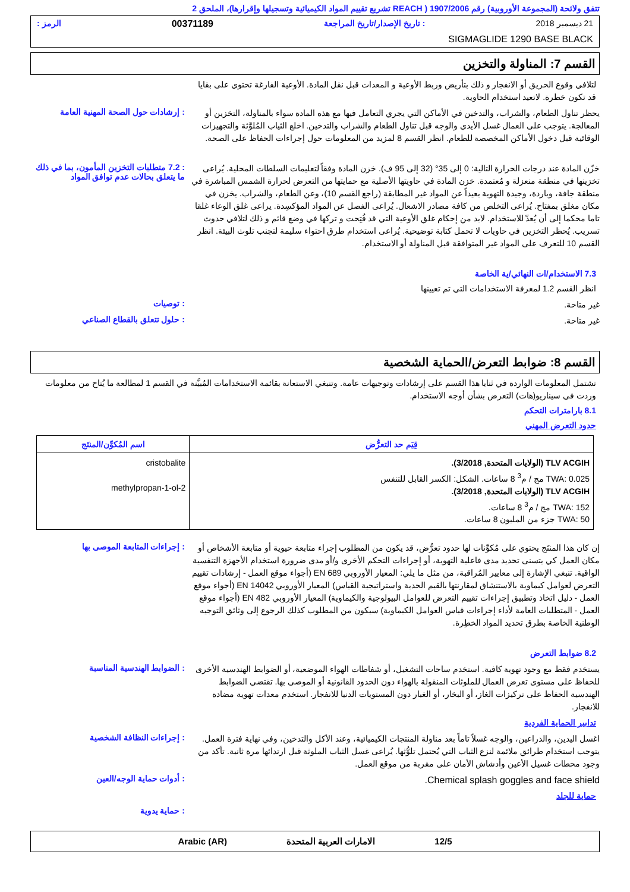تتفق ولائحة (المجموعة الأوروبية) رقم 1907/2006 ( REACH تشريع تقييم المواد الكيميائية وتسجيلها وإقرارها)، الملحق 2
21 ديسمبر 2018: تاريخ الإصدار/تاريخ المراجعة 00371189 الرمز :
SIGMAGLIDE 1290 BASE BLACK
القسم 7: المناولة والتخزين
لتلافي وقوع الحريق أو الانفجار و ذلك بتأريض وربط الأوعية و المعدات قبل نقل المادة. الأوعية الفارغة تحتوي على بقايا قد تكون خطرة. لاتعيد استخدام الحاوية.
يحظر تناول الطعام، والشراب، والتدخين في الأماكن التي يجري التعامل فيها مع هذه المادة سواء بالمناولة، التخزين أو المعالجة. يتوجب على العمال غسل الأيدي والوجه قبل تناول الطعام والشراب والتدخين. اخلع الثياب المُلوَّثة والتجهيزات الوقائية قبل دخول الأماكن المخصصة للطعام. انظر القسم 8 لمزيد من المعلومات حول إجراءات الحفاظ على الصحة.
: إرشادات حول الصحة المهنية العامة
خزّن المادة عند درجات الحرارة التالية: 0 إلى 35° (32 إلى 95 ف). خزن المادة وفقاً لتعليمات السلطات المحلية. يُراعى تخزينها في منطقة منعزلة و مُعتمدة. خزن المادة في حاويتها الأصلية مع حمايتها من التعرض لحرارة الشمس المباشرة في منطقة جافة، وباردة، وجيدة التهوية بعيداً عن المواد غير المطابقة (راجع القسم 10)، وعن الطعام، والشراب. يخزن في مكان مغلق بمفتاح. يُراعى التخلص من كافة مصادر الاشعال. يُراعى الفصل عن المواد المؤكسِدة. يراعى غلق الوعاء غلقا تاما محكما إلى أن يُعدّ للاستخدام. لابد من إحكام غلق الأوعية التي قد فُتِحت و تركها في وضع قائم و ذلك لتلافي حدوث تسريب. يُحظر التخزين في حاويات لا تحمل كتابة توضيحية. يُراعى استخدام طرق احتواء سليمة لتجنب تلوث البيئة. انظر القسم 10 للتعرف على المواد غير المتوافقة قبل المناولة أو الاستخدام.
: 7.2 متطلبات التخزين المأمون، بما في ذلك ما يتعلق بحالات عدم توافق المواد
7.3 الاستخدام/ات النهائي/ية الخاصة
انظر القسم 1.2 لمعرفة الاستخدامات التي تم تعيينها
غير متاحة.
: توصيات
غير متاحة.
: حلول تتعلق بالقطاع الصناعي
القسم 8: ضوابط التعرض/الحماية الشخصية
تشتمل المعلومات الواردة في ثنايا هذا القسم على إرشادات وتوجيهات عامة. وتنبغي الاستعانة بقائمة الاستخدامات المُبيَّنة في القسم 1 لمطالعة ما يُتاح من معلومات وردت في سيناريو(هات) التعرض بشأن أوجه الاستخدام.
8.1 بارامترات التحكم
حدود التعرض المهني
| قِيَم حد التعرُّض | اسم المُكوِّن/المنتَج |
| --- | --- |
| TLV ACGIH (الولايات المتحدة, 3/2018). TWA: 0.025 مج / م<sup>3</sup> 8 ساعات. الشكل: الكسر القابل للتنفس TLV ACGIH (الولايات المتحدة, 3/2018). TWA: 152 مج / م<sup>3</sup> 8 ساعات. TWA: 50 جزء من المليون 8 ساعات. | cristobalite 2-methylpropan-1-ol |
إن كان هذا المنتَج يحتوي على مُكوِّنات لها حدود تعرُّض، قد يكون من المطلوب إجراء متابعة حيوية أو متابعة الأشخاص أو مكان العمل كي يتسنى تحديد مدى فاعلية التهوية، أو إجراءات التحكم الأخرى و/أو مدى ضرورة استخدام الأجهزة التنفسية الواقية. تنبغي الإشارة إلى معايير المُراقبة، من مثل ما يلي: المعيار الأوروبي EN 689 (أجواء موقع العمل - إرشادات تقييم التعرض لعوامل كيماوية بالاستنشاق لمقارنتها بالقيم الحدية واستراتيجية القياس) المعيار الأوروبي EN 14042 (أجواء موقع العمل - دليل اتخاذ وتطبيق إجراءات تقييم التعرض للعوامل البيولوجية والكيماوية) المعيار الأوروبي EN 482 (أجواء موقع العمل - المتطلبات العامة لأداء إجراءات قياس العوامل الكيماوية) سيكون من المطلوب كذلك الرجوع إلى وثائق التوجيه الوطنية الخاصة بطرق تحديد المواد الخطِرة.
: إجراءات المتابعة الموصى بها
8.2 ضوابط التعرض
يستخدم فقط مع وجود تهوية كافية. استخدم ساحات التشغيل، أو شفاطات الهواء الموضعية، أو الضوابط الهندسية الأخرى للحفاظ على مستوى تعرض العمال للملوثات المنقولة بالهواء دون الحدود القانونية أو الموصى بها. تقتضي الضوابط الهندسية الحفاظ على تركيزات الغاز، أو البخار، أو الغبار دون المستويات الدنيا للانفجار. استخدم معدات تهوية مضادة للانفجار.
: الضوابط الهندسية المناسبة
تدابير الحماية الفردية
اغسل اليدين، والذراعين، والوجه غسلاً تاماً بعد مناولة المنتجات الكيميائية، وعند الأكل والتدخين، وفي نهاية فترة العمل. يتوجب استخدام طرائق ملائمة لنزع الثياب التي يُحتمل تلوُّثها. يُراعى غسل الثياب الملوثة قبل ارتدائها مرة ثانية. تأكد من وجود محطات غسيل الأعين وأدشاش الأمان على مقربة من موقع العمل.
: إجراءات النظافة الشخصية
Chemical splash goggles and face shield.
: أدوات حماية الوجه/العين
حماية للجلد
: حماية يدوية
12/5 الامارات العربية المتحدة Arabic (AR)